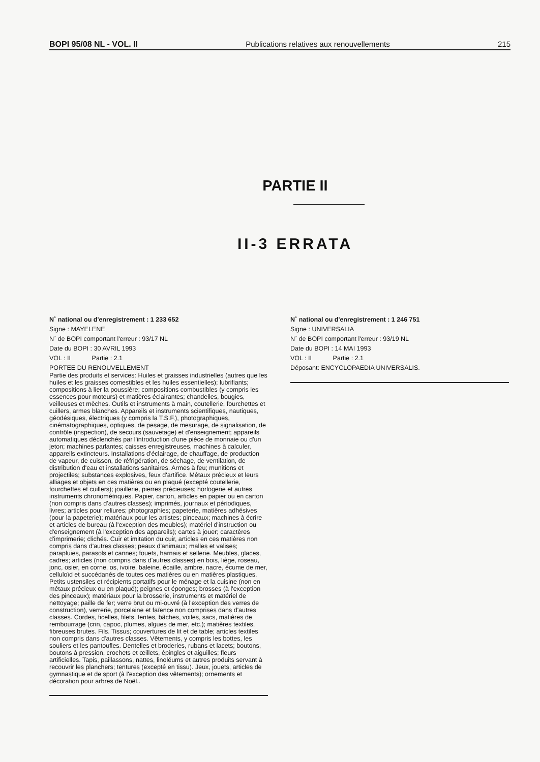BOPI 95/08 NL - VOL. II Publications relatives aux renouvellements 215
PARTIE II
II-3 ERRATA
N˚ national ou d'enregistrement : 1 233 652
Signe : MAYELENE
N˚ de BOPI comportant l'erreur : 93/17 NL
Date du BOPI : 30 AVRIL 1993
VOL : II Partie : 2.1
PORTEE DU RENOUVELLEMENT
Partie des produits et services: Huiles et graisses industrielles (autres que les huiles et les graisses comestibles et les huiles essentielles); lubrifiants; compositions à lier la poussière; compositions combustibles (y compris les essences pour moteurs) et matières éclairantes; chandelles, bougies, veilleuses et mèches. Outils et instruments à main, coutellerie, fourchettes et cuillers, armes blanches. Appareils et instruments scientifiques, nautiques, géodésiques, électriques (y compris la T.S.F.), photographiques, cinématographiques, optiques, de pesage, de mesurage, de signalisation, de contrôle (inspection), de secours (sauvetage) et d'enseignement; appareils automatiques déclenchés par l'introduction d'une pièce de monnaie ou d'un jeton; machines parlantes; caisses enregistreuses, machines à calculer, appareils extincteurs. Installations d'éclairage, de chauffage, de production de vapeur, de cuisson, de réfrigération, de séchage, de ventilation, de distribution d'eau et installations sanitaires. Armes à feu; munitions et projectiles; substances explosives, feux d'artifice. Métaux précieux et leurs alliages et objets en ces matières ou en plaqué (excepté coutellerie, fourchettes et cuillers); joaillerie, pierres précieuses; horlogerie et autres instruments chronométriques. Papier, carton, articles en papier ou en carton (non compris dans d'autres classes); imprimés, journaux et périodiques, livres; articles pour reliures; photographies; papeterie, matières adhésives (pour la papeterie); matériaux pour les artistes; pinceaux; machines à écrire et articles de bureau (à l'exception des meubles); matériel d'instruction ou d'enseignement (à l'exception des appareils); cartes à jouer; caractères d'imprimerie; clichés. Cuir et imitation du cuir, articles en ces matières non compris dans d'autres classes; peaux d'animaux; malles et valises; parapluies, parasols et cannes; fouets, harnais et sellerie. Meubles, glaces, cadres; articles (non compris dans d'autres classes) en bois, liège, roseau, jonc, osier, en corne, os, ivoire, baleine, écaille, ambre, nacre, écume de mer, celluloïd et succédanés de toutes ces matières ou en matières plastiques. Petits ustensiles et récipients portatifs pour le ménage et la cuisine (non en métaux précieux ou en plaqué); peignes et éponges; brosses (à l'exception des pinceaux); matériaux pour la brosserie, instruments et matériel de nettoyage; paille de fer; verre brut ou mi-ouvré (à l'exception des verres de construction), verrerie, porcelaine et faïence non comprises dans d'autres classes. Cordes, ficelles, filets, tentes, bâches, voiles, sacs, matières de rembourrage (crin, capoc, plumes, algues de mer, etc.); matières textiles, fibreuses brutes. Fils. Tissus; couvertures de lit et de table; articles textiles non compris dans d'autres classes. Vêtements, y compris les bottes, les souliers et les pantoufles. Dentelles et broderies, rubans et lacets; boutons, boutons à pression, crochets et œillets, épingles et aiguilles; fleurs artificielles. Tapis, paillassons, nattes, linoléums et autres produits servant à recouvrir les planchers; tentures (excepté en tissu). Jeux, jouets, articles de gymnastique et de sport (à l'exception des vêtements); ornements et décoration pour arbres de Noël..
N˚ national ou d'enregistrement : 1 246 751
Signe : UNIVERSALIA
N˚ de BOPI comportant l'erreur : 93/19 NL
Date du BOPI : 14 MAI 1993
VOL : II Partie : 2.1
Déposant: ENCYCLOPAEDIA UNIVERSALIS.